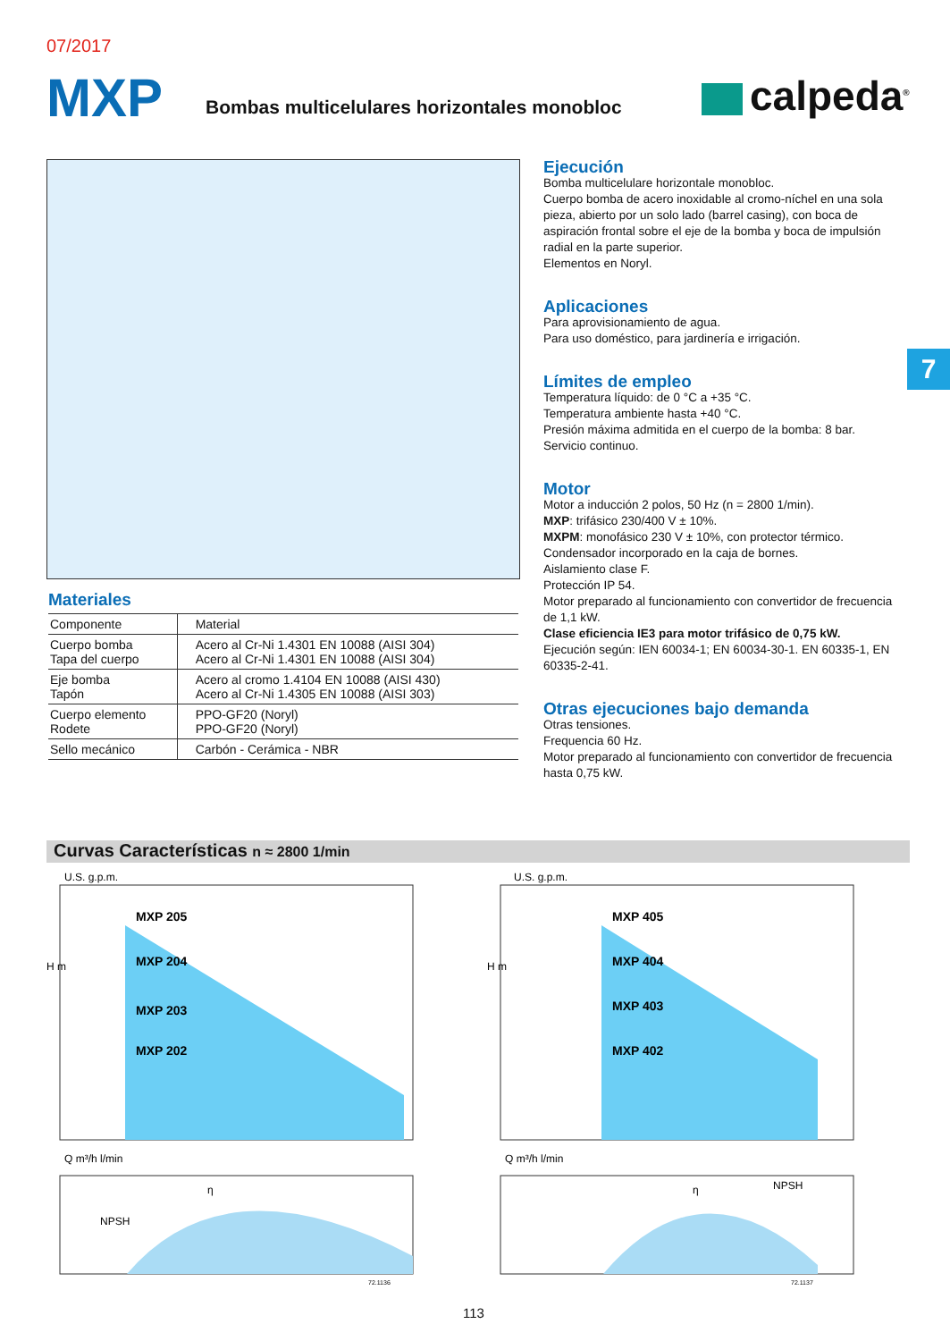07/2017
MXP
Bombas multicelulares horizontales monobloc
calpeda<sup>®</sup>
Ejecución
Bomba multicelulare horizontale monobloc.
Cuerpo bomba de acero inoxidable al cromo-níchel en una sola pieza, abierto por un solo lado (barrel casing), con boca de aspiración frontal sobre el eje de la bomba y boca de impulsión radial en la parte superior.
Elementos en Noryl.
Aplicaciones
Para aprovisionamiento de agua.
Para uso doméstico, para jardinería e irrigación.
Límites de empleo
Temperatura líquido: de 0 °C a +35 °C.
Temperatura ambiente hasta +40 °C.
Presión máxima admitida en el cuerpo de la bomba: 8 bar.
Servicio continuo.
Motor
Motor a inducción 2 polos, 50 Hz (n = 2800 1/min).
MXP: trifásico 230/400 V ± 10%.
MXPM: monofásico 230 V ± 10%, con protector térmico. Condensador incorporado en la caja de bornes.
Aislamiento clase F.
Protección IP 54.
Motor preparado al funcionamiento con convertidor de frecuencia de 1,1 kW.
Clase eficiencia IE3 para motor trifásico de 0,75 kW.
Ejecución según: IEN 60034-1; EN 60034-30-1. EN 60335-1, EN 60335-2-41.
Otras ejecuciones bajo demanda
Otras tensiones.
Frequencia 60 Hz.
Motor preparado al funcionamiento con convertidor de frecuencia hasta 0,75 kW.
7
Materiales
| Componente | Material |
| --- | --- |
| Cuerpo bomba Tapa del cuerpo | Acero al Cr-Ni 1.4301 EN 10088 (AISI 304) Acero al Cr-Ni 1.4301 EN 10088 (AISI 304) |
| Eje bomba Tapón | Acero al cromo 1.4104 EN 10088 (AISI 430) Acero al Cr-Ni 1.4305 EN 10088 (AISI 303) |
| Cuerpo elemento Rodete | PPO-GF20 (Noryl) PPO-GF20 (Noryl) |
| Sello mecánico | Carbón - Cerámica - NBR |
Curvas Características n ≈ 2800 1/min
MXP 205
MXP 204
MXP 203
MXP 202
U.S. g.p.m.
H m
NPSH
η
Q m³/h l/min
72.1136
MXP 405
MXP 404
MXP 403
MXP 402
U.S. g.p.m.
H m
NPSH
η
Q m³/h l/min
72.1137
113